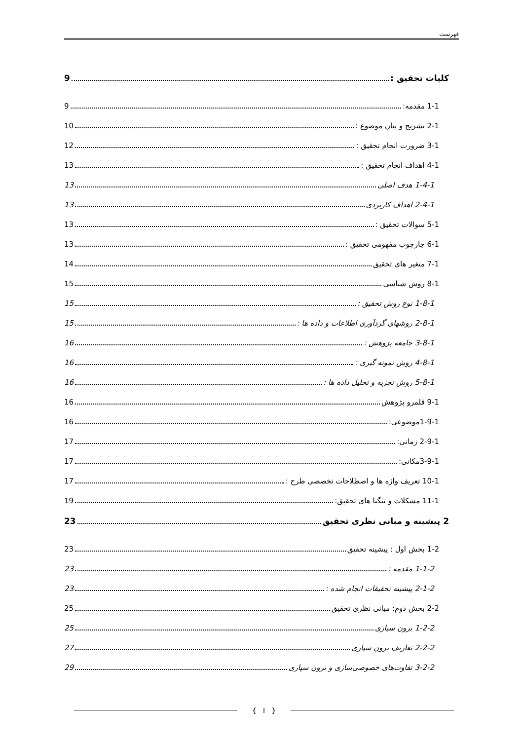فهرست
کلیات تحقیق : 9
1-1 مقدمه: 9
2-1 تشریح و بیان موضوع : 10
3-1 ضرورت انجام تحقیق : 12
4-1 اهداف انجام تحقیق : 13
1-4-1 هدف اصلی 13
2-4-1 اهداف کاربردی 13
5-1 سوالات تحقیق : 13
6-1 چارچوب مفهومی تحقیق : 13
7-1 متغیر های تحقیق 14
8-1 روش شناسی 15
1-8-1 نوع روش تحقیق : 15
2-8-1 روشهای گردآوری اطلاعات و داده ها : 15
3-8-1 جامعه پژوهش : 16
4-8-1 روش نمونه گیری : 16
5-8-1 روش تجزیه و تحلیل داده ها : 16
9-1 قلمرو پژوهش 16
1-9-1موضوعی: 16
2-9-1 زمانی: 17
3-9-1مکانی: 17
10-1 تعریف واژه ها و اصطلاحات تخصصی طرح : 17
11-1 مشکلات و تنگنا های تحقیق: 19
2 پیشینه و مبانی نظری تحقیق 23
1-2 بخش اول : پیشینه تحقیق 23
1-1-2 مقدمه : 23
2-1-2 پیشینه تحقیقات انجام شده : 23
2-2 بخش دوم: مبانی نظری تحقیق 25
1-2-2 برون سپاری 25
2-2-2 تعاریف برون سپاری 27
3-2-2 تفاوت‌های خصوصی‌سازی و برون سپاری 29
{ I }